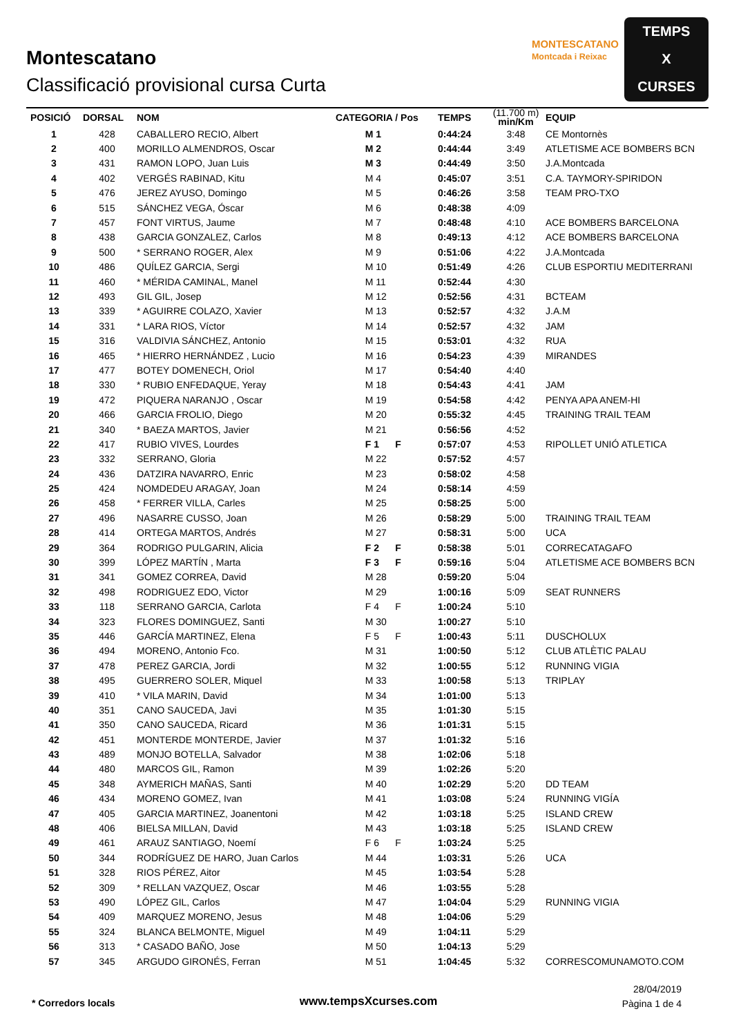Montescatano
Classificació provisional cursa Curta
MONTESCATANO
Montcada i Reixac
TEMPS
X
CURSES
| POSICIÓ | DORSAL | NOM | CATEGORIA / Pos | TEMPS | (11.700 m) min/Km | EQUIP |
| --- | --- | --- | --- | --- | --- | --- |
| 1 | 428 | CABALLERO RECIO, Albert | M 1 | 0:44:24 | 3:48 | CE Montornès |
| 2 | 400 | MORILLO ALMENDROS, Oscar | M 2 | 0:44:44 | 3:49 | ATLETISME ACE BOMBERS BCN |
| 3 | 431 | RAMON LOPO, Juan Luis | M 3 | 0:44:49 | 3:50 | J.A.Montcada |
| 4 | 402 | VERGÉS RABINAD, Kitu | M 4 | 0:45:07 | 3:51 | C.A. TAYMORY-SPIRIDON |
| 5 | 476 | JEREZ AYUSO, Domingo | M 5 | 0:46:26 | 3:58 | TEAM PRO-TXO |
| 6 | 515 | SÁNCHEZ VEGA, Óscar | M 6 | 0:48:38 | 4:09 | |
| 7 | 457 | FONT VIRTUS, Jaume | M 7 | 0:48:48 | 4:10 | ACE BOMBERS BARCELONA |
| 8 | 438 | GARCIA GONZALEZ, Carlos | M 8 | 0:49:13 | 4:12 | ACE BOMBERS BARCELONA |
| 9 | 500 | * SERRANO ROGER, Alex | M 9 | 0:51:06 | 4:22 | J.A.Montcada |
| 10 | 486 | QUÍLEZ GARCIA, Sergi | M 10 | 0:51:49 | 4:26 | CLUB ESPORTIU MEDITERRANI |
| 11 | 460 | * MÉRIDA CAMINAL, Manel | M 11 | 0:52:44 | 4:30 | |
| 12 | 493 | GIL GIL, Josep | M 12 | 0:52:56 | 4:31 | BCTEAM |
| 13 | 339 | * AGUIRRE COLAZO, Xavier | M 13 | 0:52:57 | 4:32 | J.A.M |
| 14 | 331 | * LARA RIOS, Víctor | M 14 | 0:52:57 | 4:32 | JAM |
| 15 | 316 | VALDIVIA SÁNCHEZ, Antonio | M 15 | 0:53:01 | 4:32 | RUA |
| 16 | 465 | * HIERRO HERNÁNDEZ , Lucio | M 16 | 0:54:23 | 4:39 | MIRANDES |
| 17 | 477 | BOTEY DOMENECH, Oriol | M 17 | 0:54:40 | 4:40 | |
| 18 | 330 | * RUBIO ENFEDAQUE, Yeray | M 18 | 0:54:43 | 4:41 | JAM |
| 19 | 472 | PIQUERA NARANJO , Oscar | M 19 | 0:54:58 | 4:42 | PENYA APA ANEM-HI |
| 20 | 466 | GARCIA FROLIO, Diego | M 20 | 0:55:32 | 4:45 | TRAINING TRAIL TEAM |
| 21 | 340 | * BAEZA MARTOS, Javier | M 21 | 0:56:56 | 4:52 | |
| 22 | 417 | RUBIO VIVES, Lourdes | F 1 F | 0:57:07 | 4:53 | RIPOLLET UNIÓ ATLETICA |
| 23 | 332 | SERRANO, Gloria | M 22 | 0:57:52 | 4:57 | |
| 24 | 436 | DATZIRA NAVARRO, Enric | M 23 | 0:58:02 | 4:58 | |
| 25 | 424 | NOMDEDEU ARAGAY, Joan | M 24 | 0:58:14 | 4:59 | |
| 26 | 458 | * FERRER VILLA, Carles | M 25 | 0:58:25 | 5:00 | |
| 27 | 496 | NASARRE CUSSO, Joan | M 26 | 0:58:29 | 5:00 | TRAINING TRAIL TEAM |
| 28 | 414 | ORTEGA MARTOS, Andrés | M 27 | 0:58:31 | 5:00 | UCA |
| 29 | 364 | RODRIGO PULGARIN, Alicia | F 2 F | 0:58:38 | 5:01 | CORRECATAGAFO |
| 30 | 399 | LÓPEZ MARTÍN , Marta | F 3 F | 0:59:16 | 5:04 | ATLETISME ACE BOMBERS BCN |
| 31 | 341 | GOMEZ CORREA, David | M 28 | 0:59:20 | 5:04 | |
| 32 | 498 | RODRIGUEZ EDO, Victor | M 29 | 1:00:16 | 5:09 | SEAT RUNNERS |
| 33 | 118 | SERRANO GARCIA, Carlota | F 4 F | 1:00:24 | 5:10 | |
| 34 | 323 | FLORES DOMINGUEZ, Santi | M 30 | 1:00:27 | 5:10 | |
| 35 | 446 | GARCÍA MARTINEZ, Elena | F 5 F | 1:00:43 | 5:11 | DUSCHOLUX |
| 36 | 494 | MORENO, Antonio Fco. | M 31 | 1:00:50 | 5:12 | CLUB ATLÈTIC PALAU |
| 37 | 478 | PEREZ GARCIA, Jordi | M 32 | 1:00:55 | 5:12 | RUNNING VIGIA |
| 38 | 495 | GUERRERO SOLER, Miquel | M 33 | 1:00:58 | 5:13 | TRIPLAY |
| 39 | 410 | * VILA MARIN, David | M 34 | 1:01:00 | 5:13 | |
| 40 | 351 | CANO SAUCEDA, Javi | M 35 | 1:01:30 | 5:15 | |
| 41 | 350 | CANO SAUCEDA, Ricard | M 36 | 1:01:31 | 5:15 | |
| 42 | 451 | MONTERDE MONTERDE, Javier | M 37 | 1:01:32 | 5:16 | |
| 43 | 489 | MONJO BOTELLA, Salvador | M 38 | 1:02:06 | 5:18 | |
| 44 | 480 | MARCOS GIL, Ramon | M 39 | 1:02:26 | 5:20 | |
| 45 | 348 | AYMERICH MAÑAS, Santi | M 40 | 1:02:29 | 5:20 | DD TEAM |
| 46 | 434 | MORENO GOMEZ, Ivan | M 41 | 1:03:08 | 5:24 | RUNNING VIGÍA |
| 47 | 405 | GARCIA MARTINEZ, Joanentoni | M 42 | 1:03:18 | 5:25 | ISLAND CREW |
| 48 | 406 | BIELSA MILLAN, David | M 43 | 1:03:18 | 5:25 | ISLAND CREW |
| 49 | 461 | ARAUZ SANTIAGO, Noemí | F 6 F | 1:03:24 | 5:25 | |
| 50 | 344 | RODRÍGUEZ DE HARO, Juan Carlos | M 44 | 1:03:31 | 5:26 | UCA |
| 51 | 328 | RIOS PÉREZ, Aitor | M 45 | 1:03:54 | 5:28 | |
| 52 | 309 | * RELLAN VAZQUEZ, Oscar | M 46 | 1:03:55 | 5:28 | |
| 53 | 490 | LÓPEZ GIL, Carlos | M 47 | 1:04:04 | 5:29 | RUNNING VIGIA |
| 54 | 409 | MARQUEZ MORENO, Jesus | M 48 | 1:04:06 | 5:29 | |
| 55 | 324 | BLANCA BELMONTE, Miguel | M 49 | 1:04:11 | 5:29 | |
| 56 | 313 | * CASADO BAÑO, Jose | M 50 | 1:04:13 | 5:29 | |
| 57 | 345 | ARGUDO GIRONÉS, Ferran | M 51 | 1:04:45 | 5:32 | CORRESCOMUNAMOTO.COM |
* Corredors locals www.tempsXcurses.com
28/04/2019
Pàgina 1 de 4